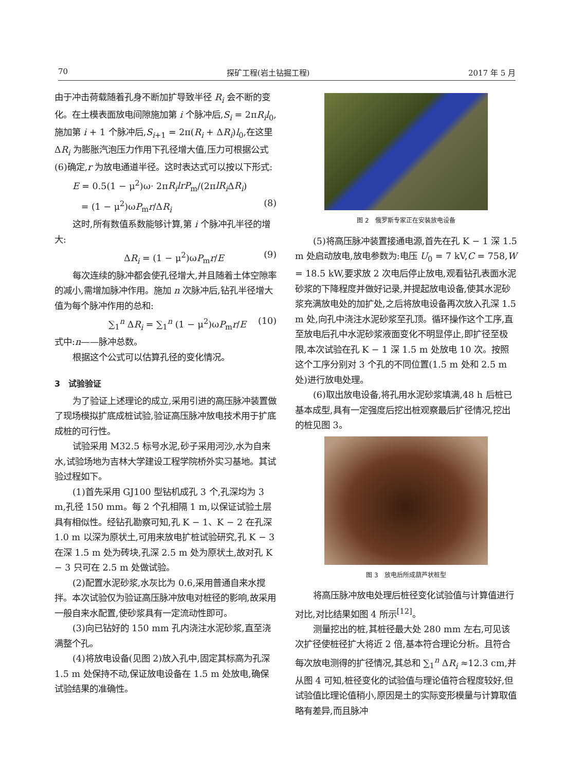70 探矿工程(岩土钻掘工程) 2017 年 5 月
由于冲击荷载随着孔身不断加扩导致半径 R<sub>i</sub> 会不断的变化。在土模表面放电间隙施加第 i 个脉冲后,S<sub>i</sub> = 2πR<sub>i</sub>l<sub>0</sub>,施加第 i + 1 个脉冲后,S<sub>i+1</sub> = 2π(R<sub>i</sub> + ΔR<sub>i</sub>)l<sub>0</sub>,在这里 ΔR<sub>i</sub> 为膨胀汽泡压力作用下孔径增大值,压力可根据公式(6)确定,r 为放电通道半径。这时表达式可以按以下形式:
E = 0.5(1 − μ<sup>2</sup>)ω· 2πR<sub>i</sub>lrP<sub>m</sub>/(2πlR<sub>i</sub> ΔR<sub>i</sub>)
= (1 − μ<sup>2</sup>)ωP<sub>m</sub>r/ΔR<sub>i</sub> (8)
这时,所有数值系数能够计算,第 i 个脉冲孔半径的增大:
ΔR<sub>i</sub> = (1 − μ<sup>2</sup>)ωP<sub>m</sub>r/E (9)
每次连续的脉冲都会使孔径增大,并且随着土体空隙率的减小,需增加脉冲作用。施加 n 次脉冲后,钻孔半径增大值为每个脉冲作用的总和:
∑<sub>1</sub><sup>n</sup> ΔR<sub>i</sub> = ∑<sub>1</sub><sup>n</sup> (1 − μ<sup>2</sup>)ωP<sub>m</sub>r/E (10)
式中:n——脉冲总数。
根据这个公式可以估算孔径的变化情况。
3　试验验证
为了验证上述理论的成立,采用引进的高压脉冲装置做了现场模拟扩底成桩试验,验证高压脉冲放电技术用于扩底成桩的可行性。
试验采用 M32.5 标号水泥,砂子采用河沙,水为自来水,试验场地为吉林大学建设工程学院桥外实习基地。其试验过程如下。
(1)首先采用 GJ100 型钻机成孔 3 个,孔深均为 3 m,孔径 150 mm。每 2 个孔相隔 1 m,以保证试验土层具有相似性。经钻孔勘察可知,孔 K − 1、K − 2 在孔深 1.0 m 以深为原状土,可用来放电扩桩试验研究,孔 K − 3 在深 1.5 m 处为砖块,孔深 2.5 m 处为原状土,故对孔 K − 3 只可在 2.5 m 处做试验。
(2)配置水泥砂浆,水灰比为 0.6,采用普通自来水搅拌。本次试验仅为验证高压脉冲放电对桩径的影响,故采用一般自来水配置,使砂浆具有一定流动性即可。
(3)向已钻好的 150 mm 孔内浇注水泥砂浆,直至浇满整个孔。
(4)将放电设备(见图 2)放入孔中,固定其标高为孔深 1.5 m 处保持不动,保证放电设备在 1.5 m 处放电,确保试验结果的准确性。
图 2　俄罗斯专家正在安装放电设备
(5)将高压脉冲装置接通电源,首先在孔 K − 1 深 1.5 m 处启动放电,放电参数为:电压 U<sub>0</sub> = 7 kV,C = 758,W = 18.5 kW,要求放 2 次电后停止放电,观看钻孔表面水泥砂浆的下降程度并做好记录,并提起放电设备,使其水泥砂浆充满放电处的加扩处,之后将放电设备再次放入孔深 1.5 m 处,向孔中浇注水泥砂浆至孔顶。循环操作这个工序,直至放电后孔中水泥砂浆液面变化不明显停止,即扩径至极限,本次试验在孔 K − 1 深 1.5 m 处放电 10 次。按照这个工序分别对 3 个孔的不同位置(1.5 m 处和 2.5 m 处)进行放电处理。
(6)取出放电设备,将孔用水泥砂浆填满,48 h 后桩已基本成型,具有一定强度后挖出桩观察最后扩径情况,挖出的桩见图 3。
图 3　放电后所成葫芦状桩型
将高压脉冲放电处理后桩径变化试验值与计算值进行对比,对比结果如图 4 所示<sup>[12]</sup>。
测量挖出的桩,其桩径最大处 280 mm 左右,可见该次扩径使桩径扩大将近 2 倍,基本符合理论分析。且符合每次放电测得的扩径情况,其总和 ∑<sub>1</sub><sup>n</sup> ΔR<sub>i</sub> ≈12.3 cm,并从图 4 可知,桩径变化的试验值与理论值符合程度较好,但试验值比理论值稍小,原因是土的实际变形模量与计算取值略有差异,而且脉冲